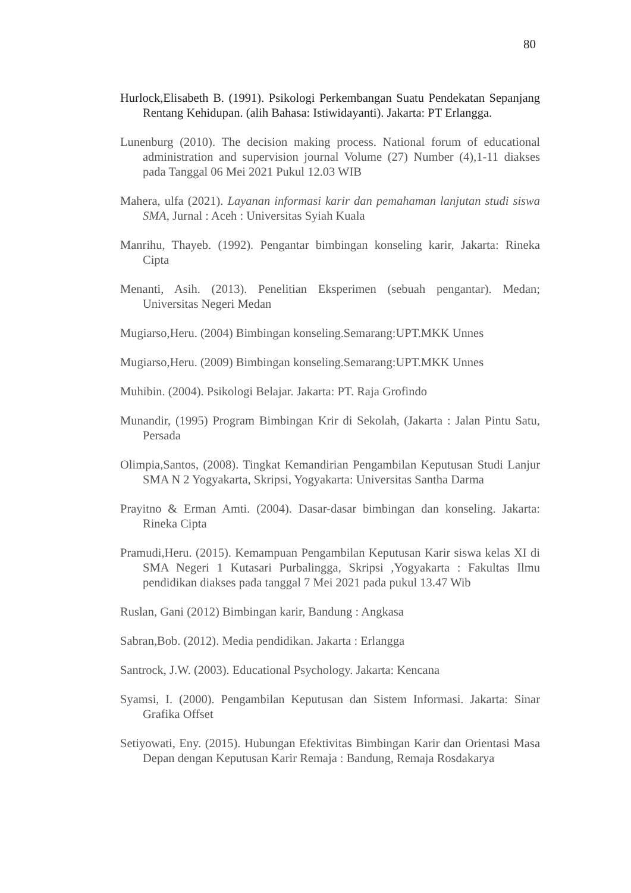80
Hurlock,Elisabeth B. (1991). Psikologi Perkembangan Suatu Pendekatan Sepanjang Rentang Kehidupan. (alih Bahasa: Istiwidayanti). Jakarta: PT Erlangga.
Lunenburg (2010). The decision making process. National forum of educational administration and supervision journal Volume (27) Number (4),1-11 diakses pada Tanggal 06 Mei 2021 Pukul 12.03 WIB
Mahera, ulfa (2021). Layanan informasi karir dan pemahaman lanjutan studi siswa SMA, Jurnal : Aceh : Universitas Syiah Kuala
Manrihu, Thayeb. (1992). Pengantar bimbingan konseling karir, Jakarta: Rineka Cipta
Menanti, Asih. (2013). Penelitian Eksperimen (sebuah pengantar). Medan; Universitas Negeri Medan
Mugiarso,Heru. (2004) Bimbingan konseling.Semarang:UPT.MKK Unnes
Mugiarso,Heru. (2009) Bimbingan konseling.Semarang:UPT.MKK Unnes
Muhibin. (2004). Psikologi Belajar. Jakarta: PT. Raja Grofindo
Munandir, (1995) Program Bimbingan Krir di Sekolah, (Jakarta : Jalan Pintu Satu, Persada
Olimpia,Santos, (2008). Tingkat Kemandirian Pengambilan Keputusan Studi Lanjur SMA N 2 Yogyakarta, Skripsi, Yogyakarta: Universitas Santha Darma
Prayitno & Erman Amti. (2004). Dasar-dasar bimbingan dan konseling. Jakarta: Rineka Cipta
Pramudi,Heru. (2015). Kemampuan Pengambilan Keputusan Karir siswa kelas XI di SMA Negeri 1 Kutasari Purbalingga, Skripsi ,Yogyakarta : Fakultas Ilmu pendidikan diakses pada tanggal 7 Mei 2021 pada pukul 13.47 Wib
Ruslan, Gani (2012) Bimbingan karir, Bandung : Angkasa
Sabran,Bob. (2012). Media pendidikan. Jakarta : Erlangga
Santrock, J.W. (2003). Educational Psychology. Jakarta: Kencana
Syamsi, I. (2000). Pengambilan Keputusan dan Sistem Informasi. Jakarta: Sinar Grafika Offset
Setiyowati, Eny. (2015). Hubungan Efektivitas Bimbingan Karir dan Orientasi Masa Depan dengan Keputusan Karir Remaja : Bandung, Remaja Rosdakarya